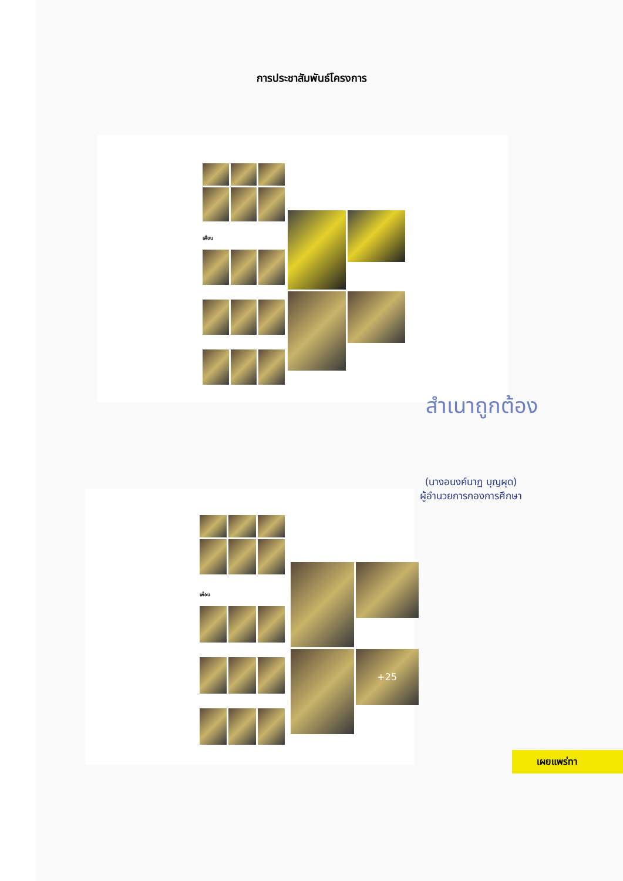การประชาสัมพันธ์โครงการ
เพื่อน
สำเนาถูกต้อง
(นางอนงค์นาฏ บุญผุด)
ผู้อำนวยการกองการศึกษา
เพื่อน
+25
เผยแพร่ทา